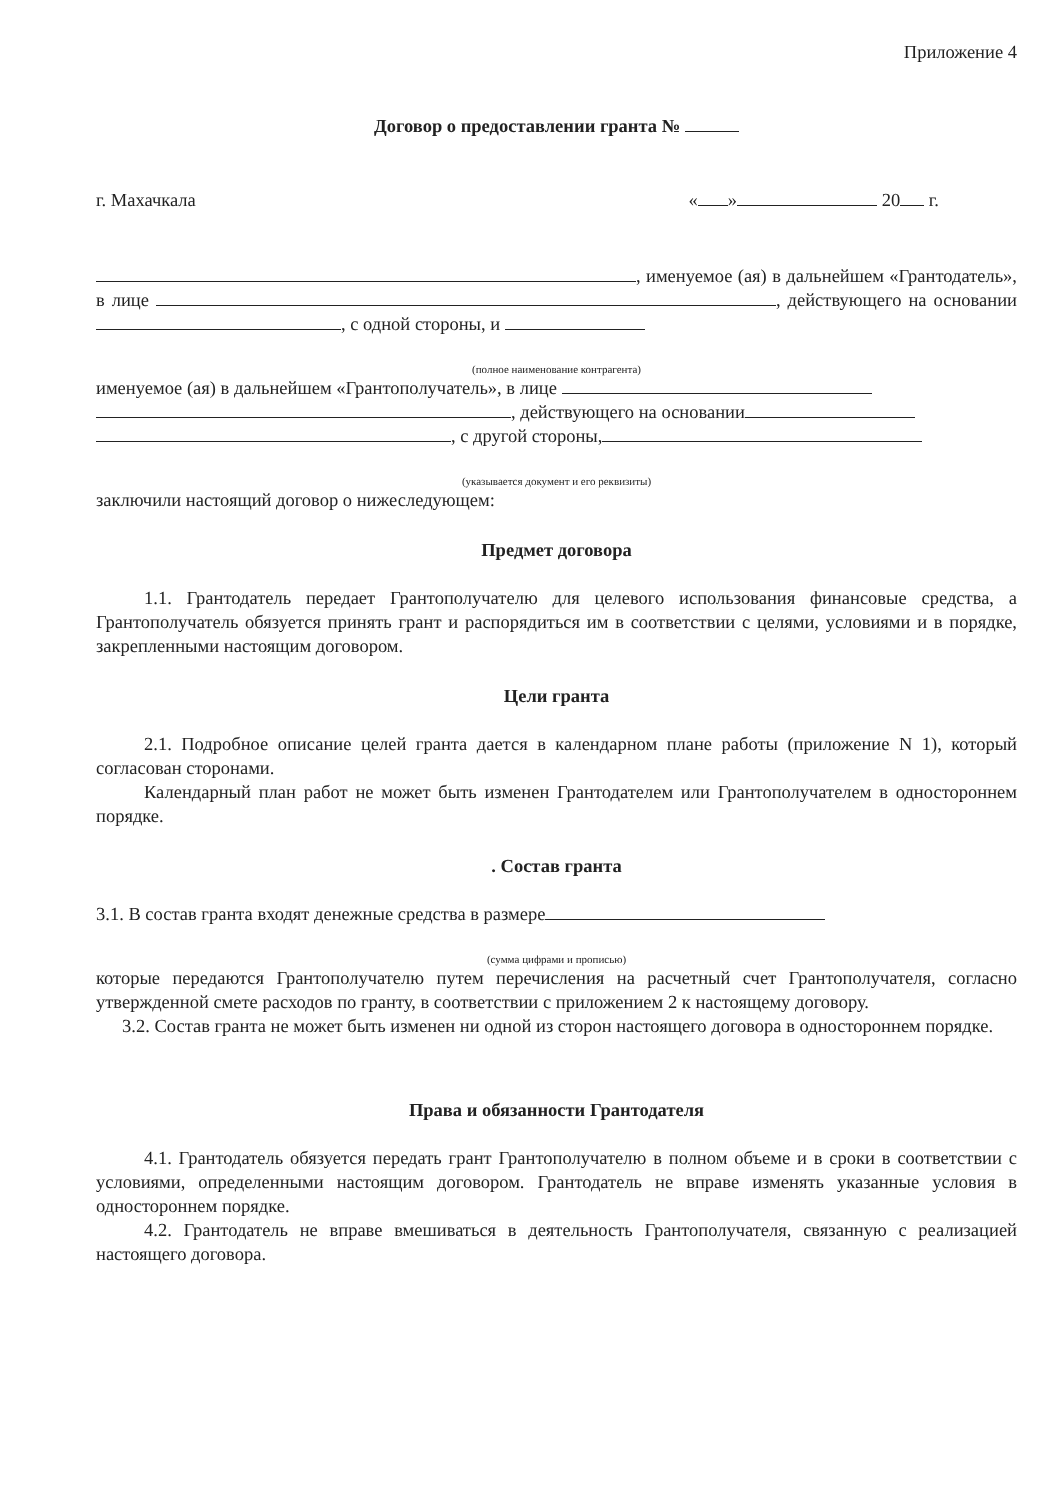Приложение 4
Договор о предоставлении гранта №
г. Махачкала « » 20 г.
, именуемое (ая) в дальнейшем «Грантодатель», в лице , действующего на основании , с одной стороны, и
(полное наименование контрагента)
именуемое (ая) в дальнейшем «Грантополучатель», в лице
, действующего на основании
, с другой стороны,
(указывается документ и его реквизиты)
заключили настоящий договор о нижеследующем:
Предмет договора
1.1. Грантодатель передает Грантополучателю для целевого использования финансовые средства, а Грантополучатель обязуется принять грант и распорядиться им в соответствии с целями, условиями и в порядке, закрепленными настоящим договором.
Цели гранта
2.1. Подробное описание целей гранта дается в календарном плане работы (приложение N 1), который согласован сторонами.
Календарный план работ не может быть изменен Грантодателем или Грантополучателем в одностороннем порядке.
. Состав гранта
3.1. В состав гранта входят денежные средства в размере
(сумма цифрами и прописью)
которые передаются Грантополучателю путем перечисления на расчетный счет Грантополучателя, согласно утвержденной смете расходов по гранту, в соответствии с приложением 2 к настоящему договору.
3.2. Состав гранта не может быть изменен ни одной из сторон настоящего договора в одностороннем порядке.
Права и обязанности Грантодателя
4.1. Грантодатель обязуется передать грант Грантополучателю в полном объеме и в сроки в соответствии с условиями, определенными настоящим договором. Грантодатель не вправе изменять указанные условия в одностороннем порядке.
4.2. Грантодатель не вправе вмешиваться в деятельность Грантополучателя, связанную с реализацией настоящего договора.